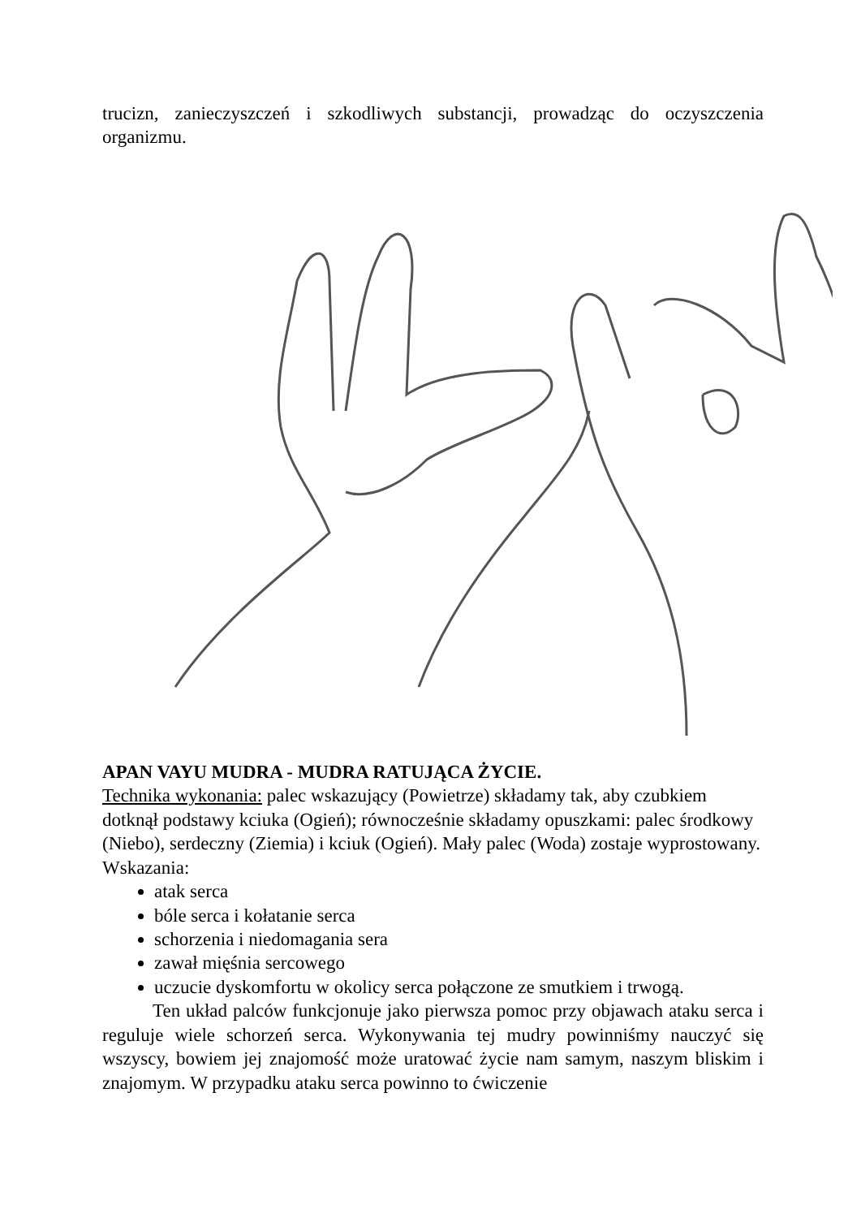trucizn, zanieczyszczeń i szkodliwych substancji, prowadząc do oczyszczenia organizmu.
APAN VAYU MUDRA - MUDRA RATUJĄCA ŻYCIE.
Technika wykonania: palec wskazujący (Powietrze) składamy tak, aby czubkiem dotknął podstawy kciuka (Ogień); równocześnie składamy opuszkami: palec środkowy (Niebo), serdeczny (Ziemia) i kciuk (Ogień). Mały palec (Woda) zostaje wyprostowany. Wskazania:
atak serca
bóle serca i kołatanie serca
schorzenia i niedomagania sera
zawał mięśnia sercowego
uczucie dyskomfortu w okolicy serca połączone ze smutkiem i trwogą.
Ten układ palców funkcjonuje jako pierwsza pomoc przy objawach ataku serca i reguluje wiele schorzeń serca. Wykonywania tej mudry powinniśmy nauczyć się wszyscy, bowiem jej znajomość może uratować życie nam samym, naszym bliskim i znajomym. W przypadku ataku serca powinno to ćwiczenie